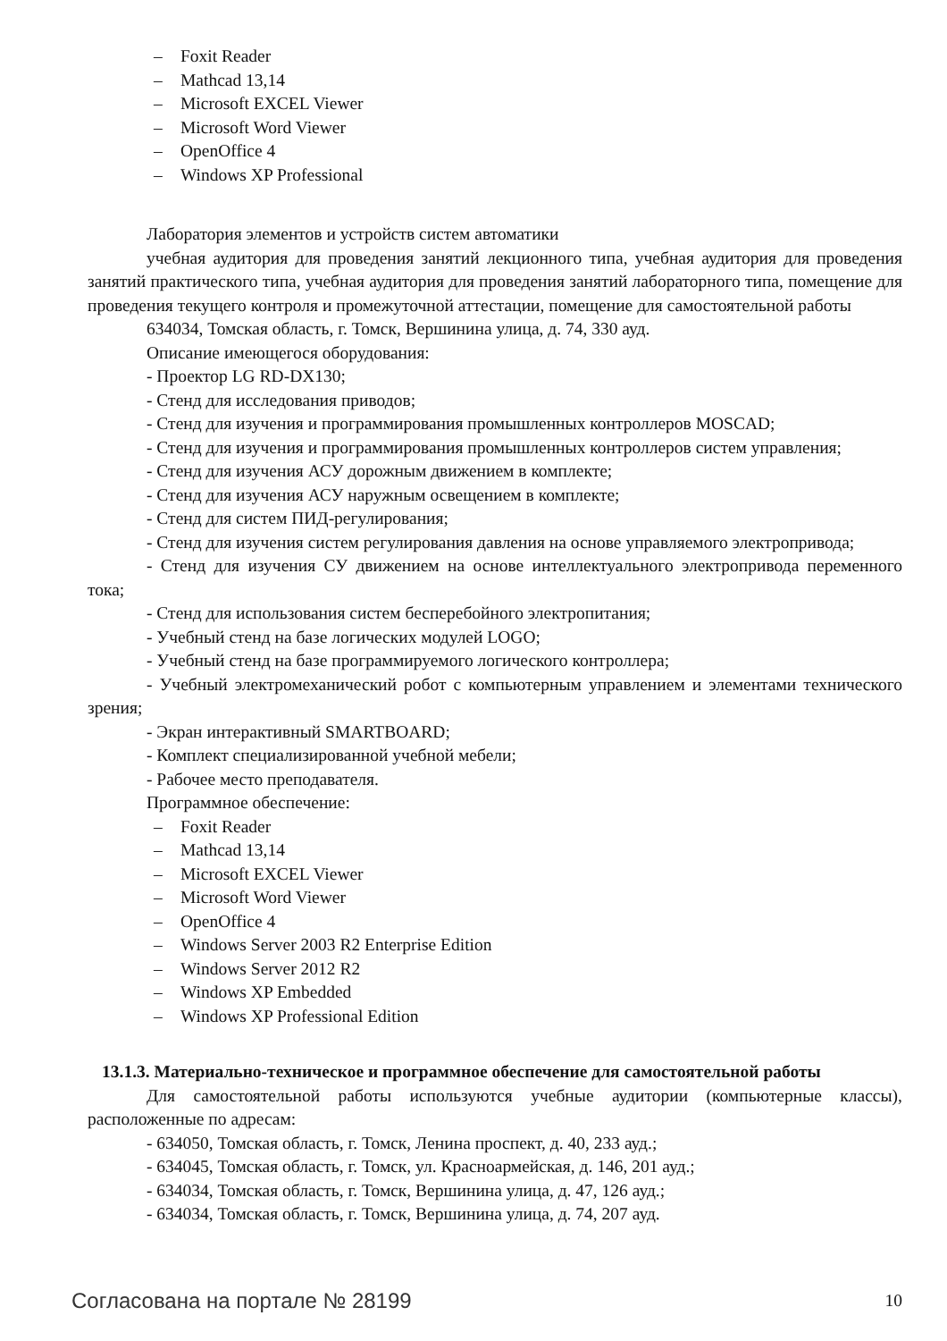– Foxit Reader
– Mathcad 13,14
– Microsoft EXCEL Viewer
– Microsoft Word Viewer
– OpenOffice 4
– Windows XP Professional
Лаборатория элементов и устройств систем автоматики
учебная аудитория для проведения занятий лекционного типа, учебная аудитория для проведения занятий практического типа, учебная аудитория для проведения занятий лабораторного типа, помещение для проведения текущего контроля и промежуточной аттестации, помещение для самостоятельной работы
634034, Томская область, г. Томск, Вершинина улица, д. 74, 330 ауд.
Описание имеющегося оборудования:
- Проектор LG RD-DX130;
- Стенд для исследования приводов;
- Стенд для изучения и программирования промышленных контроллеров MOSCAD;
- Стенд для изучения и программирования промышленных контроллеров систем управления;
- Стенд для изучения АСУ дорожным движением в комплекте;
- Стенд для изучения АСУ наружным освещением в комплекте;
- Стенд для систем ПИД-регулирования;
- Стенд для изучения систем регулирования давления на основе управляемого электропривода;
- Стенд для изучения СУ движением на основе интеллектуального электропривода переменного тока;
- Стенд для использования систем бесперебойного электропитания;
- Учебный стенд на базе логических модулей LOGO;
- Учебный стенд на базе программируемого логического контроллера;
- Учебный электромеханический робот с компьютерным управлением и элементами технического зрения;
- Экран интерактивный SMARTBOARD;
- Комплект специализированной учебной мебели;
- Рабочее место преподавателя.
Программное обеспечение:
– Foxit Reader
– Mathcad 13,14
– Microsoft EXCEL Viewer
– Microsoft Word Viewer
– OpenOffice 4
– Windows Server 2003 R2 Enterprise Edition
– Windows Server 2012 R2
– Windows XP Embedded
– Windows XP Professional Edition
13.1.3. Материально-техническое и программное обеспечение для самостоятельной работы
Для самостоятельной работы используются учебные аудитории (компьютерные классы), расположенные по адресам:
- 634050, Томская область, г. Томск, Ленина проспект, д. 40, 233 ауд.;
- 634045, Томская область, г. Томск, ул. Красноармейская, д. 146, 201 ауд.;
- 634034, Томская область, г. Томск, Вершинина улица, д. 47, 126 ауд.;
- 634034, Томская область, г. Томск, Вершинина улица, д. 74, 207 ауд.
Согласована на портале № 28199
10